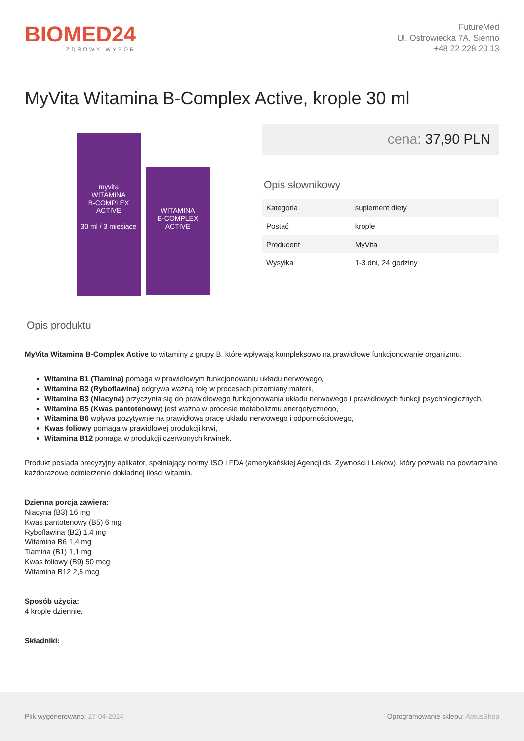BIOMED24
ZDROWY WYBÓR
FutureMed
Ul. Ostrowiecka 7A, Sienno
+48 22 228 20 13
MyVita Witamina B-Complex Active, krople 30 ml
myvita
WITAMINA
B-COMPLEX
ACTIVE
30 ml / 3 miesiące
WITAMINA
B-COMPLEX
ACTIVE
cena: 37,90 PLN
Opis słownikowy
| Kategoria | suplement diety |
| Postać | krople |
| Producent | MyVita |
| Wysyłka | 1-3 dni, 24 godziny |
Opis produktu
MyVita Witamina B-Complex Active to witaminy z grupy B, które wpływają kompleksowo na prawidłowe funkcjonowanie organizmu:
Witamina B1 (Tiamina) pomaga w prawidłowym funkcjonowaniu układu nerwowego,
Witamina B2 (Ryboflawina) odgrywa ważną rolę w procesach przemiany materii,
Witamina B3 (Niacyna) przyczynia się do prawidłowego funkcjonowania układu nerwowego i prawidłowych funkcji psychologicznych,
Witamina B5 (Kwas pantotenowy) jest ważna w procesie metabolizmu energetycznego,
Witamina B6 wpływa pozytywnie na prawidłową pracę układu nerwowego i odpornościowego,
Kwas foliowy pomaga w prawidłowej produkcji krwi,
Witamina B12 pomaga w produkcji czerwonych krwinek.
Produkt posiada precyzyjny aplikator, spełniający normy ISO i FDA (amerykańskiej Agencji ds. Żywności i Leków), który pozwala na powtarzalne każdorazowe odmierzenie dokładnej ilości witamin.
Dzienna porcja zawiera:
Niacyna (B3) 16 mg
Kwas pantotenowy (B5) 6 mg
Ryboflawina (B2) 1,4 mg
Witamina B6 1,4 mg
Tiamina (B1) 1,1 mg
Kwas foliowy (B9) 50 mcg
Witamina B12 2,5 mcg
Sposób użycia:
4 krople dziennie.
Składniki:
Plik wygenerowano: 27-04-2024
Oprogramowanie sklepu: AptusShop